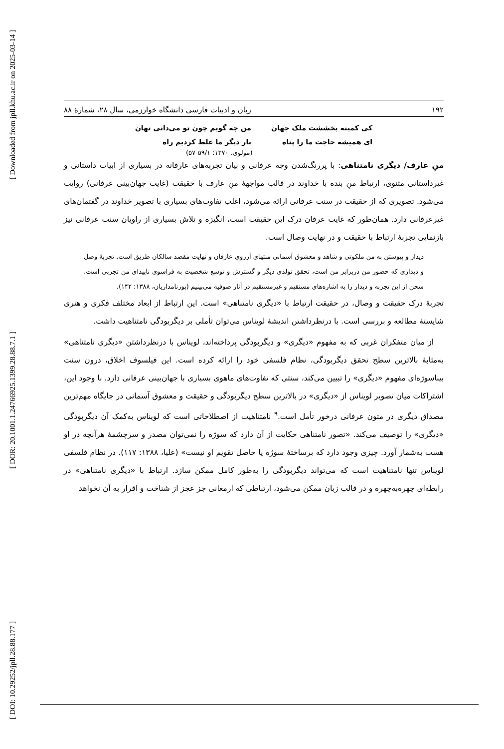[ Downloaded from jpll.khu.ac.ir on 2025-03-14 ]
[ DOR: 20.1001.1.24766925.1399.28.88.7.1 ]
[ DOI: 10.29252/jpll.28.88.177 ]
۱۹۲ زبان و ادبیات فارسی دانشگاه خوارزمی، سال ۲۸، شمارهٔ ۸۸
کی کمینه بخششت ملک جهان
ای همیشه حاجت ما را پناه
من چه گویم چون تو می‌دانی نهان
بار دیگر ما غلط کردیم راه
(مولوی، ۱۳۷۰: ۵۹/۱-۵۷)
منِ عارف/ دیگری نامتناهی: با پررنگ‌شدن وجه عرفانی و بیان تجربه‌های عارفانه در بسیاری از ابیات داستانی و غیرداستانی مثنوی، ارتباط منِ بنده با خداوند در قالب مواجههٔ منِ عارف با حقیقت (غایت جهان‌بینی عرفانی) روایت می‌شود. تصویری که از حقیقت در سنت عرفانی ارائه می‌شود، اغلب تفاوت‌های بسیاری با تصویر خداوند در گفتمان‌های غیرعرفانی دارد. همان‌طور که غایت عرفان درک این حقیقت است، انگیزه و تلاش بسیاری از راویان سنت عرفانی نیز بازنمایی تجربهٔ ارتباط با حقیقت و در نهایت وصال است.
دیدار و پیوستن به من ملکوتی و شاهد و معشوق آسمانی منتهای آرزوی عارفان و نهایت مقصد سالکان طریق است. تجربهٔ وصل و دیداری که حضور من دربرابر من است، تحقق تولدی دیگر و گسترش و توسع شخصیت به فراسوی ناپیدای من تجربی است. سخن از این تجربه و دیدار را به اشاره‌های مستقیم و غیرمستقیم در آثار صوفیه می‌بینیم (پورنامداریان، ۱۳۸۸: ۱۴۲).
تجربهٔ درک حقیقت و وصال، در حقیقت ارتباط با «دیگری نامتناهی» است. این ارتباط از ابعاد مختلف فکری و هنری شایستهٔ مطالعه و بررسی است. با درنظرداشتن اندیشهٔ لویناس می‌توان تأملی بر دیگربودگی نامتناهیت داشت.
از میان متفکران غربی که به مفهوم «دیگری» و دیگربودگی پرداخته‌اند، لویناس با درنظرداشتن «دیگری نامتناهی» به‌مثابهٔ بالاترین سطح تحقق دیگربودگی، نظام فلسفی خود را ارائه کرده است. این فیلسوف اخلاق، درون سنت بیناسوژه‌ای مفهوم «دیگری» را تبیین می‌کند، سنتی که تفاوت‌های ماهوی بسیاری با جهان‌بینی عرفانی دارد. با وجود این، اشتراکات میان تصویر لویناس از «دیگری» در بالاترین سطح دیگربودگی و حقیقت و معشوق آسمانی در جایگاه مهم‌ترین مصداق دیگری در متون عرفانی درخور تأمل است.<sup>۹</sup> نامتناهیت از اصطلاحاتی است که لویناس به‌کمک آن دیگربودگی «دیگری» را توصیف می‌کند. «تصور نامتناهی حکایت از آن دارد که سوژه را نمی‌توان مصدر و سرچشمهٔ هرآنچه در او هست به‌شمار آورد. چیزی وجود دارد که برساختهٔ سوژه یا حاصل تقویم او نیست» (علیا، ۱۳۸۸: ۱۱۷). در نظام فلسفی لویناس تنها نامتناهیت است که می‌تواند دیگربودگی را به‌طور کامل ممکن سازد. ارتباط با «دیگری نامتناهی» در رابطه‌ای چهره‌به‌چهره و در قالب زبان ممکن می‌شود، ارتباطی که ارمغانی جز عجز از شناخت و اقرار به آن نخواهد